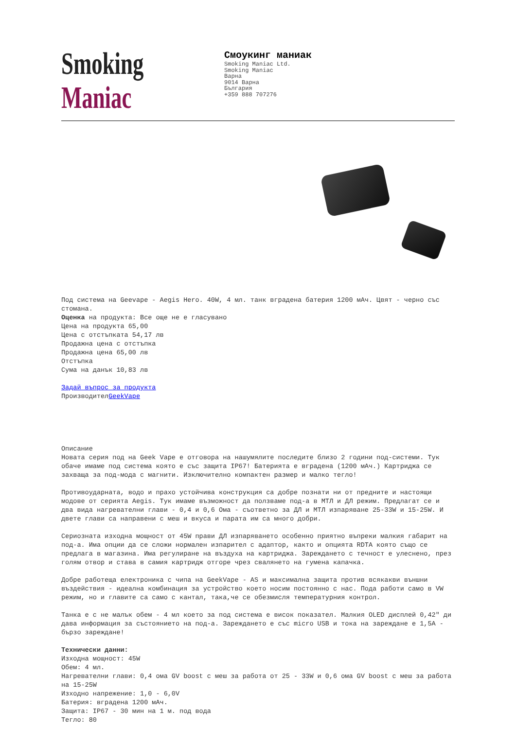Smoking Maniac
Смоукинг маниак
Smoking Maniac Ltd.
Smoking Maniac
Варна
9014 Варна
България
+359 888 707276
Под система на Geevape - Aegis Hero. 40W, 4 мл. танк вградена батерия 1200 мАч. Цвят - черно със стомана.
Оценка на продукта: Все още не е гласувано
Цена на продукта 65,00
Цена с отстъпката 54,17 лв
Продажна цена с отстъпка
Продажна цена 65,00 лв
Отстъпка
Сума на данък 10,83 лв
Задай въпрос за продукта
ПроизводителGeekVape
Описание
Новата серия под на Geek Vape е отговора на нашумялите последите близо 2 години под-системи. Тук обаче имаме под система която е със защита IP67! Батерията е вградена (1200 мАч.) Картриджа се захваща за под-мода с магнити. Изключително компактен размер и малко тегло!
Противоударната, водо и прахо устойчива конструкция са добре познати ни от предните и настоящи модове от серията Aegis. Тук имаме възможност да ползваме под-а в МТЛ и ДЛ режим. Предлагат се и два вида нагревателни глави - 0,4 и 0,6 Ома - съответно за ДЛ и МТЛ изпаряване 25-33W и 15-25W. И двете глави са направени с меш и вкуса и парата им са много добри.
Сериозната изходна мощност от 45W прави ДЛ изпаряването особенно приятно въпреки малкия габарит на под-а. Има опции да се сложи нормален изпарител с адаптор, както и опцията RDTA която също се предлага в магазина. Има регулиране на въздуха на картриджа. Зареждането с течност е улеснено, през голям отвор и става в самия картридж отгоре чрез свалянето на гумена капачка.
Добре работеща електроника с чипа на GeekVape - AS и максимална защита против всякакви външни въздействия - идеална комбинация за устройство което носим постоянно с нас. Пода работи само в VW режим, но и главите са само с кантал, така,че се обезмисля температурния контрол.
Танка е с не малък обем - 4 мл което за под система е висок показател. Малкия OLED дисплей 0,42" ди дава информация за състоянието на под-а. Зареждането е със micro USB и тока на зареждане е 1,5A - бързо зареждане!
Технически данни:
Изходна мощност: 45W
Обем: 4 мл.
Нагревателни глави: 0,4 ома GV boost с меш за работа от 25 - 33W и 0,6 ома GV boost с меш за работа на 15-25W
Изходно напрежение: 1,0 - 6,0V
Батерия: вградена 1200 мАч.
Защита: IP67 - 30 мин на 1 м. под вода
Тегло: 80